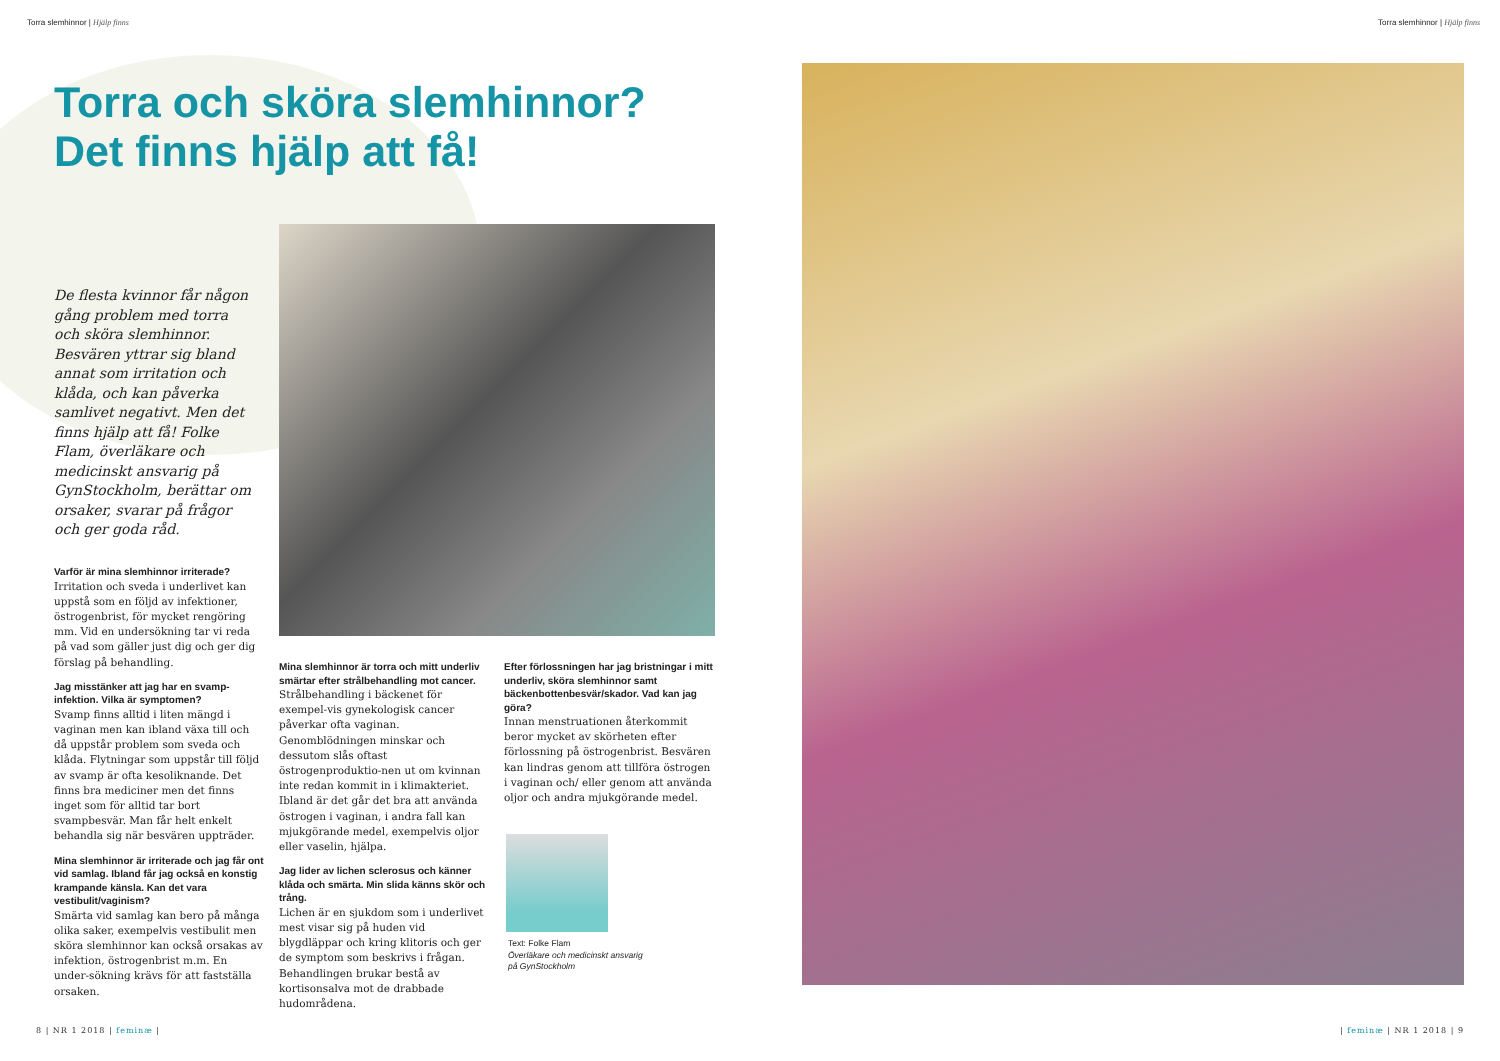Torra slemhinnor | Hjälp finns Torra slemhinnor | Hjälp finns
Torra och sköra slemhinnor?
Det finns hjälp att få!
De flesta kvinnor får någon gång problem med torra och sköra slemhinnor. Besvären yttrar sig bland annat som irritation och klåda, och kan påverka samlivet negativt. Men det finns hjälp att få! Folke Flam, överläkare och medicinskt ansvarig på GynStockholm, berättar om orsaker, svarar på frågor och ger goda råd.
Varför är mina slemhinnor irriterade?
Irritation och sveda i underlivet kan uppstå som en följd av infektioner, östrogenbrist, för mycket rengöring mm. Vid en undersökning tar vi reda på vad som gäller just dig och ger dig förslag på behandling.
Jag misstänker att jag har en svamp-infektion. Vilka är symptomen?
Svamp finns alltid i liten mängd i vaginan men kan ibland växa till och då uppstår problem som sveda och klåda. Flytningar som uppstår till följd av svamp är ofta kesoliknande. Det finns bra mediciner men det finns inget som för alltid tar bort svampbesvär. Man får helt enkelt behandla sig när besvären uppträder.
Mina slemhinnor är irriterade och jag får ont vid samlag. Ibland får jag också en konstig krampande känsla. Kan det vara vestibulit/vaginism?
Smärta vid samlag kan bero på många olika saker, exempelvis vestibulit men sköra slemhinnor kan också orsakas av infektion, östrogenbrist m.m. En under-sökning krävs för att fastställa orsaken.
Mina slemhinnor är torra och mitt underliv smärtar efter strålbehandling mot cancer.
Strålbehandling i bäckenet för exempel-vis gynekologisk cancer påverkar ofta vaginan. Genomblödningen minskar och dessutom slås oftast östrogenproduktio-nen ut om kvinnan inte redan kommit in i klimakteriet. Ibland är det går det bra att använda östrogen i vaginan, i andra fall kan mjukgörande medel, exempelvis oljor eller vaselin, hjälpa.
Jag lider av lichen sclerosus och känner klåda och smärta. Min slida känns skör och trång.
Lichen är en sjukdom som i underlivet mest visar sig på huden vid blygdläppar och kring klitoris och ger de symptom som beskrivs i frågan. Behandlingen brukar bestå av kortisonsalva mot de drabbade hudområdena.
Efter förlossningen har jag bristningar i mitt underliv, sköra slemhinnor samt bäckenbottenbesvär/skador. Vad kan jag göra?
Innan menstruationen återkommit beror mycket av skörheten efter förlossning på östrogenbrist. Besvären kan lindras genom att tillföra östrogen i vaginan och/ eller genom att använda oljor och andra mjukgörande medel.
Text: Folke Flam
Överläkare och medicinskt ansvarig
på GynStockholm
8 | NR 1 2018 | feminæ | | feminæ | NR 1 2018 | 9